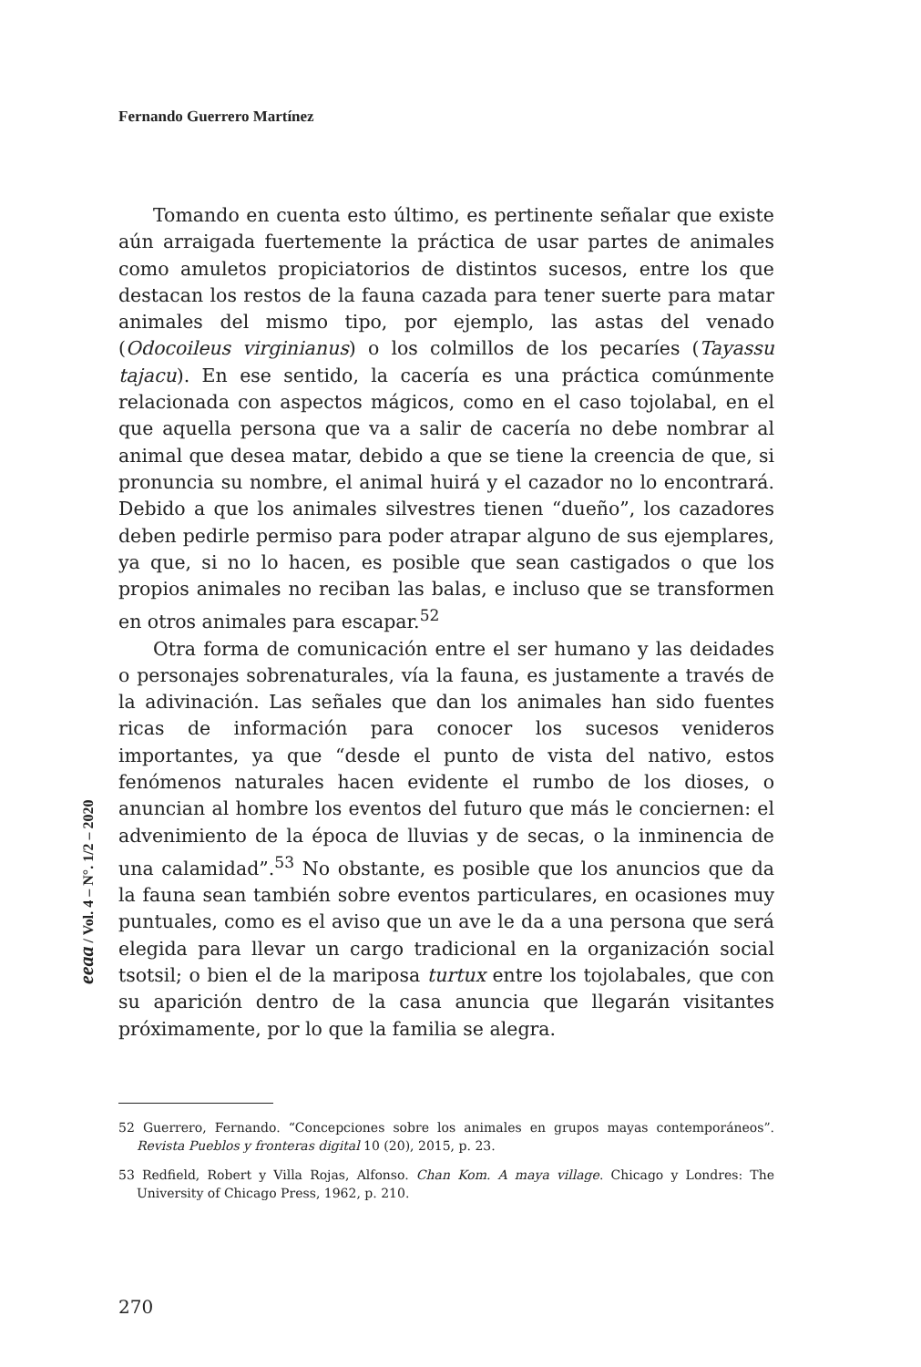Fernando Guerrero Martínez
Tomando en cuenta esto último, es pertinente señalar que existe aún arraigada fuertemente la práctica de usar partes de animales como amuletos propiciatorios de distintos sucesos, entre los que destacan los restos de la fauna cazada para tener suerte para matar animales del mismo tipo, por ejemplo, las astas del venado (Odocoileus virginianus) o los colmillos de los pecaríes (Tayassu tajacu). En ese sentido, la cacería es una práctica comúnmente relacionada con aspectos mágicos, como en el caso tojolabal, en el que aquella persona que va a salir de cacería no debe nombrar al animal que desea matar, debido a que se tiene la creencia de que, si pronuncia su nombre, el animal huirá y el cazador no lo encontrará. Debido a que los animales silvestres tienen “dueño”, los cazadores deben pedirle permiso para poder atrapar alguno de sus ejemplares, ya que, si no lo hacen, es posible que sean castigados o que los propios animales no reciban las balas, e incluso que se transformen en otros animales para escapar.<sup>52</sup>
Otra forma de comunicación entre el ser humano y las deidades o personajes sobrenaturales, vía la fauna, es justamente a través de la adivinación. Las señales que dan los animales han sido fuentes ricas de información para conocer los sucesos venideros importantes, ya que “desde el punto de vista del nativo, estos fenómenos naturales hacen evidente el rumbo de los dioses, o anuncian al hombre los eventos del futuro que más le conciernen: el advenimiento de la época de lluvias y de secas, o la inminencia de una calamidad”.<sup>53</sup> No obstante, es posible que los anuncios que da la fauna sean también sobre eventos particulares, en ocasiones muy puntuales, como es el aviso que un ave le da a una persona que será elegida para llevar un cargo tradicional en la organización social tsotsil; o bien el de la mariposa turtux entre los tojolabales, que con su aparición dentro de la casa anuncia que llegarán visitantes próximamente, por lo que la familia se alegra.
eeaa / Vol. 4 – N°. 1/2 – 2020
52 Guerrero, Fernando. “Concepciones sobre los animales en grupos mayas contemporáneos”. Revista Pueblos y fronteras digital 10 (20), 2015, p. 23.
53 Redfield, Robert y Villa Rojas, Alfonso. Chan Kom. A maya village. Chicago y Londres: The University of Chicago Press, 1962, p. 210.
270